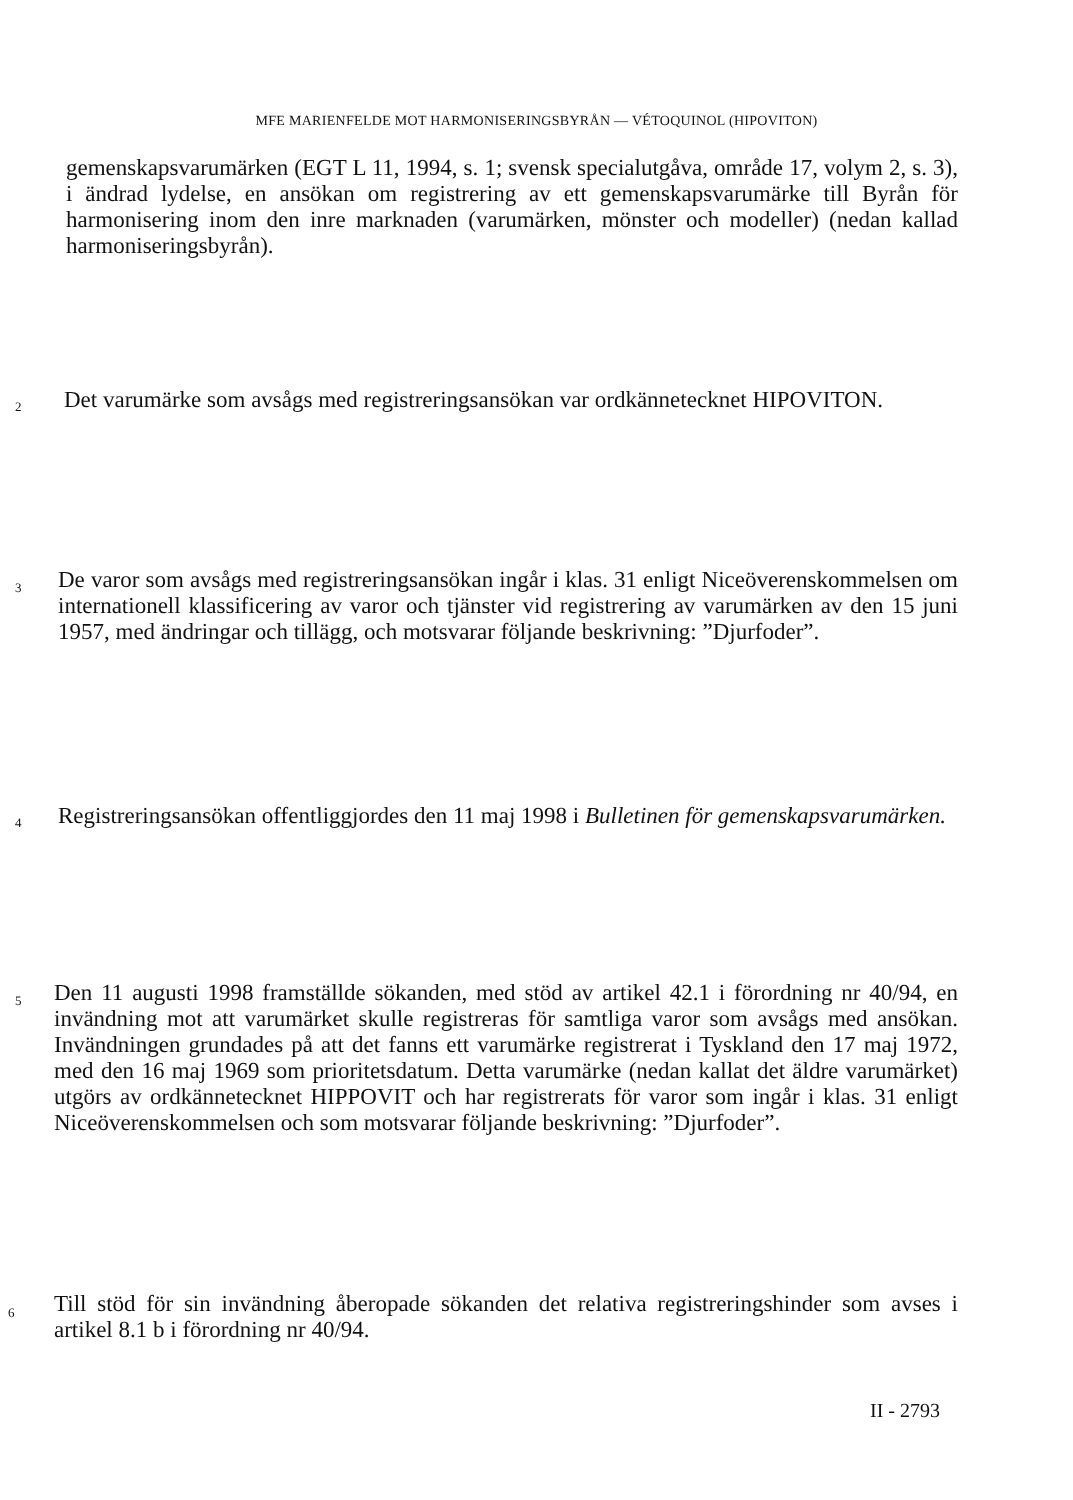MFE MARIENFELDE MOT HARMONISERINGSBYRÅN — VÉTOQUINOL (HIPOVITON)
gemenskapsvarumärken (EGT L 11, 1994, s. 1; svensk specialutgåva, område 17, volym 2, s. 3), i ändrad lydelse, en ansökan om registrering av ett gemenskapsvarumärke till Byrån för harmonisering inom den inre marknaden (varumärken, mönster och modeller) (nedan kallad harmoniseringsbyrån).
2
Det varumärke som avsågs med registreringsansökan var ordkännetecknet HIPOVITON.
3
De varor som avsågs med registreringsansökan ingår i klas. 31 enligt Niceöverenskommelsen om internationell klassificering av varor och tjänster vid registrering av varumärken av den 15 juni 1957, med ändringar och tillägg, och motsvarar följande beskrivning: ”Djurfoder”.
4
Registreringsansökan offentliggjordes den 11 maj 1998 i Bulletinen för gemenskapsvarumärken.
5
Den 11 augusti 1998 framställde sökanden, med stöd av artikel 42.1 i förordning nr 40/94, en invändning mot att varumärket skulle registreras för samtliga varor som avsågs med ansökan. Invändningen grundades på att det fanns ett varumärke registrerat i Tyskland den 17 maj 1972, med den 16 maj 1969 som prioritetsdatum. Detta varumärke (nedan kallat det äldre varumärket) utgörs av ordkännetecknet HIPPOVIT och har registrerats för varor som ingår i klas. 31 enligt Niceöverenskommelsen och som motsvarar följande beskrivning: ”Djurfoder”.
6
Till stöd för sin invändning åberopade sökanden det relativa registreringshinder som avses i artikel 8.1 b i förordning nr 40/94.
II - 2793